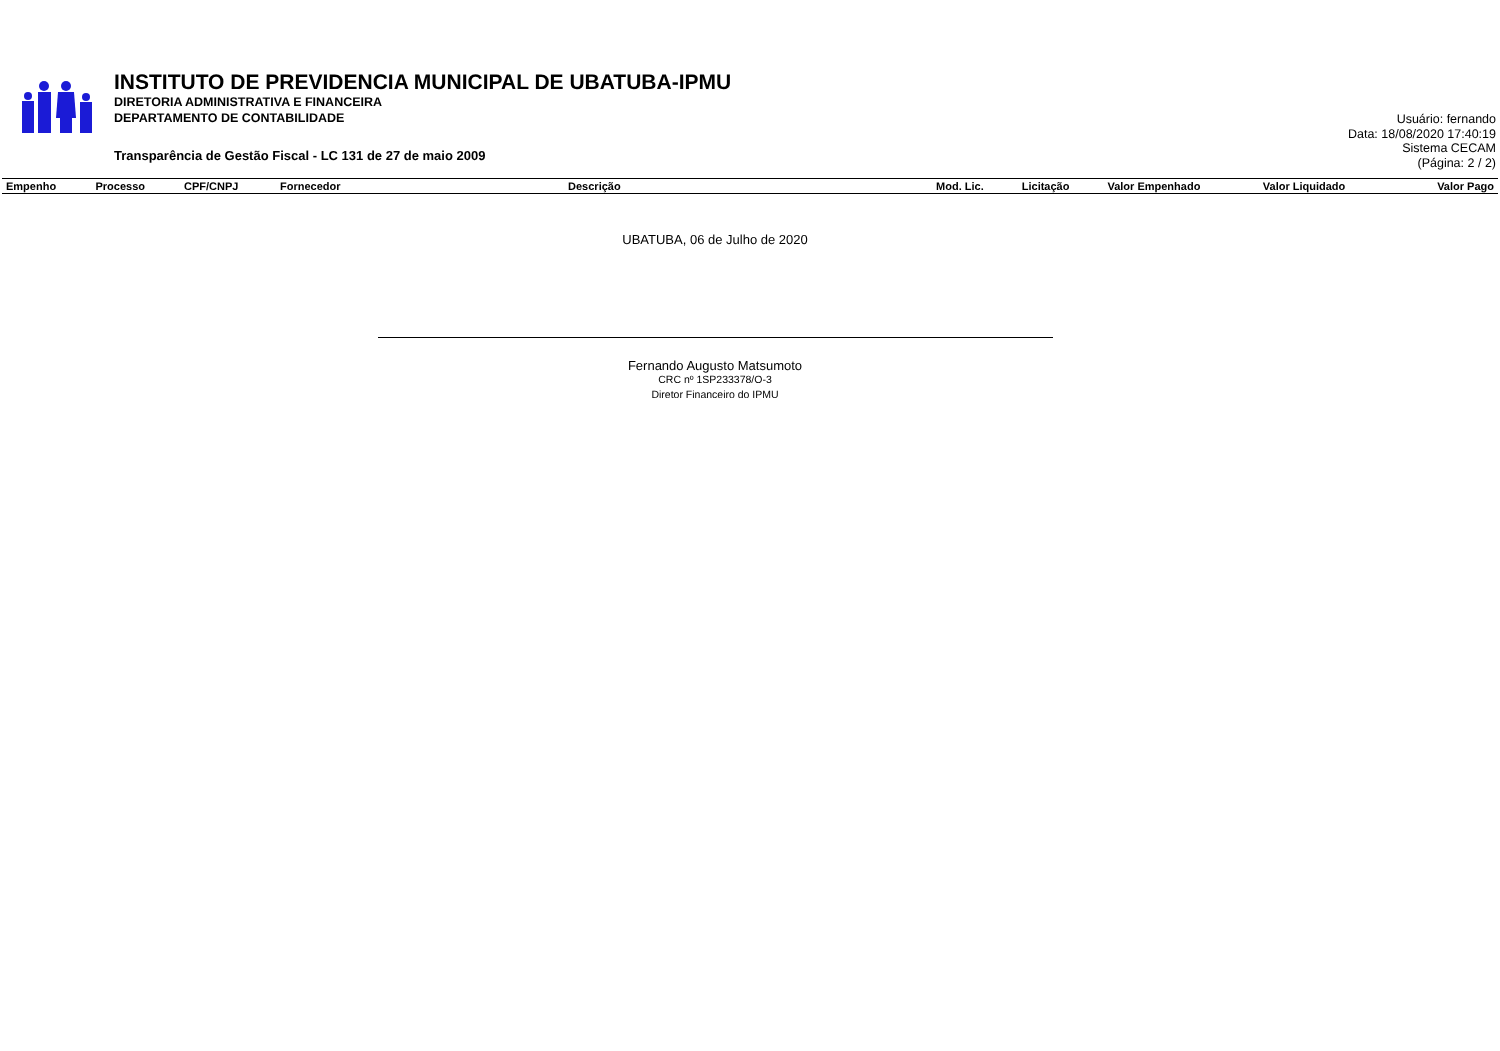INSTITUTO DE PREVIDENCIA MUNICIPAL DE UBATUBA-IPMU
DIRETORIA ADMINISTRATIVA E FINANCEIRA
DEPARTAMENTO DE CONTABILIDADE
Transparência de Gestão Fiscal - LC 131 de 27 de maio 2009
Usuário: fernando
Data: 18/08/2020 17:40:19
Sistema CECAM
(Página: 2 / 2)
| Empenho | Processo | CPF/CNPJ | Fornecedor | Descrição | Mod. Lic. | Licitação | Valor Empenhado | Valor Liquidado | Valor Pago |
| --- | --- | --- | --- | --- | --- | --- | --- | --- | --- |
UBATUBA, 06 de Julho de 2020
Fernando Augusto Matsumoto
CRC nº 1SP233378/O-3
Diretor Financeiro do IPMU